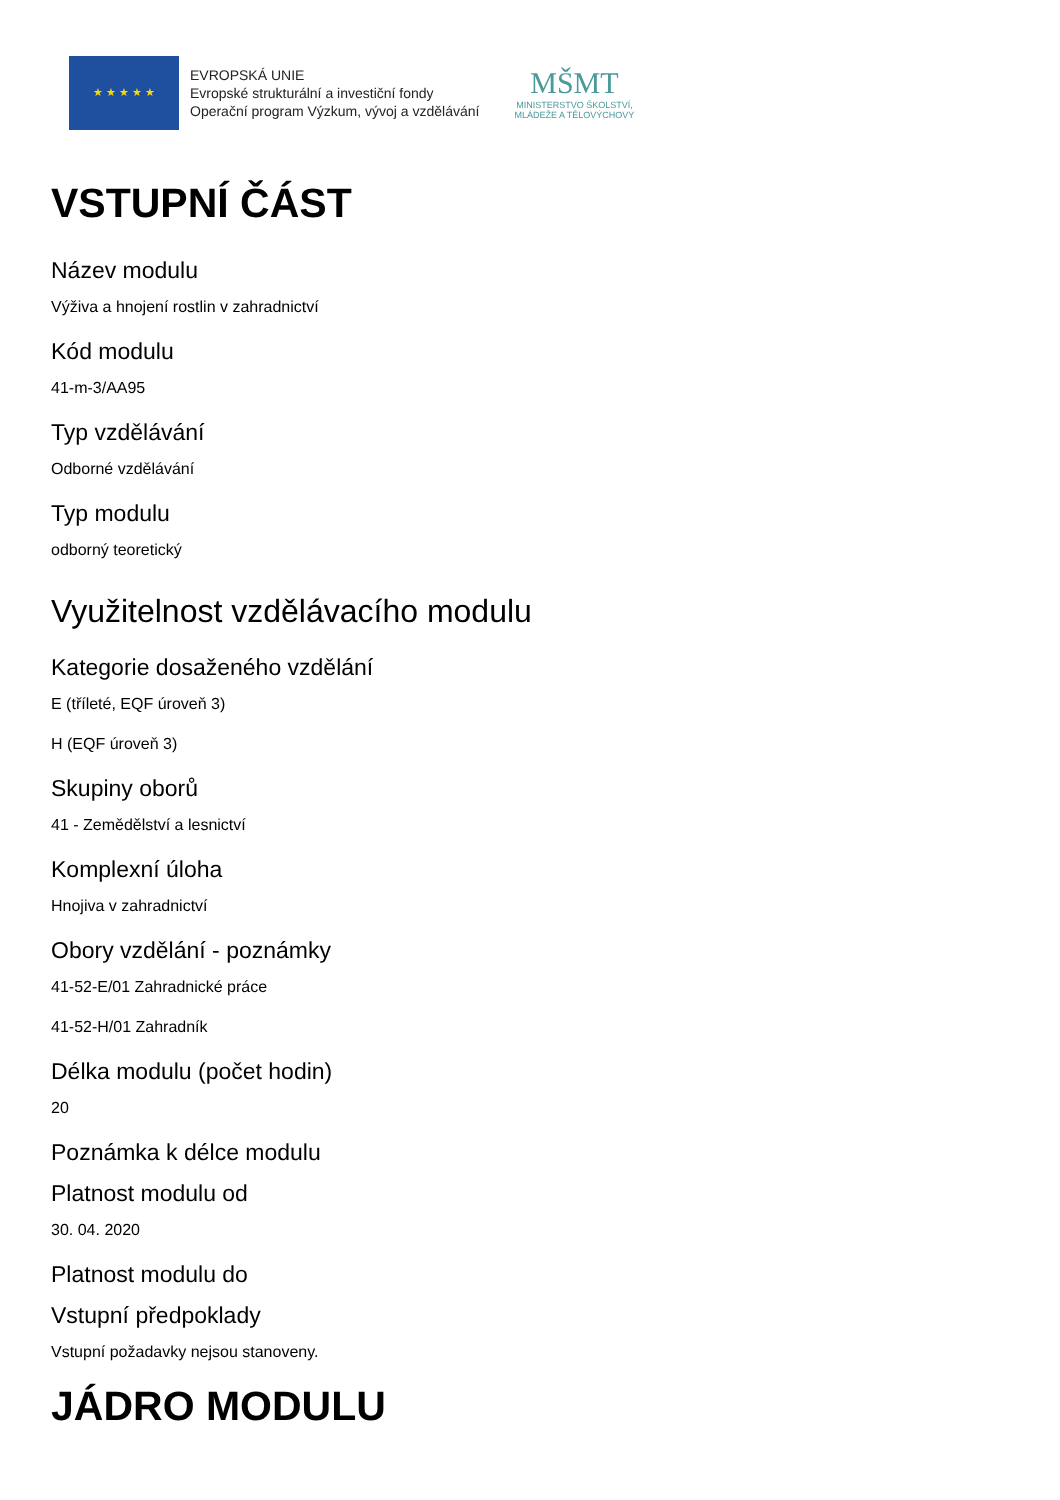★ ★ ★ ★ ★
EVROPSKÁ UNIE
Evropské strukturální a investiční fondy
Operační program Výzkum, vývoj a vzdělávání
MŠMT
MINISTERSTVO ŠKOLSTVÍ,
MLÁDEŽE A TĚLOVÝCHOVY
VSTUPNÍ ČÁST
Název modulu
Výživa a hnojení rostlin v zahradnictví
Kód modulu
41-m-3/AA95
Typ vzdělávání
Odborné vzdělávání
Typ modulu
odborný teoretický
Využitelnost vzdělávacího modulu
Kategorie dosaženého vzdělání
E (tříleté, EQF úroveň 3)
H (EQF úroveň 3)
Skupiny oborů
41 - Zemědělství a lesnictví
Komplexní úloha
Hnojiva v zahradnictví
Obory vzdělání - poznámky
41-52-E/01 Zahradnické práce
41-52-H/01 Zahradník
Délka modulu (počet hodin)
20
Poznámka k délce modulu
Platnost modulu od
30. 04. 2020
Platnost modulu do
Vstupní předpoklady
Vstupní požadavky nejsou stanoveny.
JÁDRO MODULU